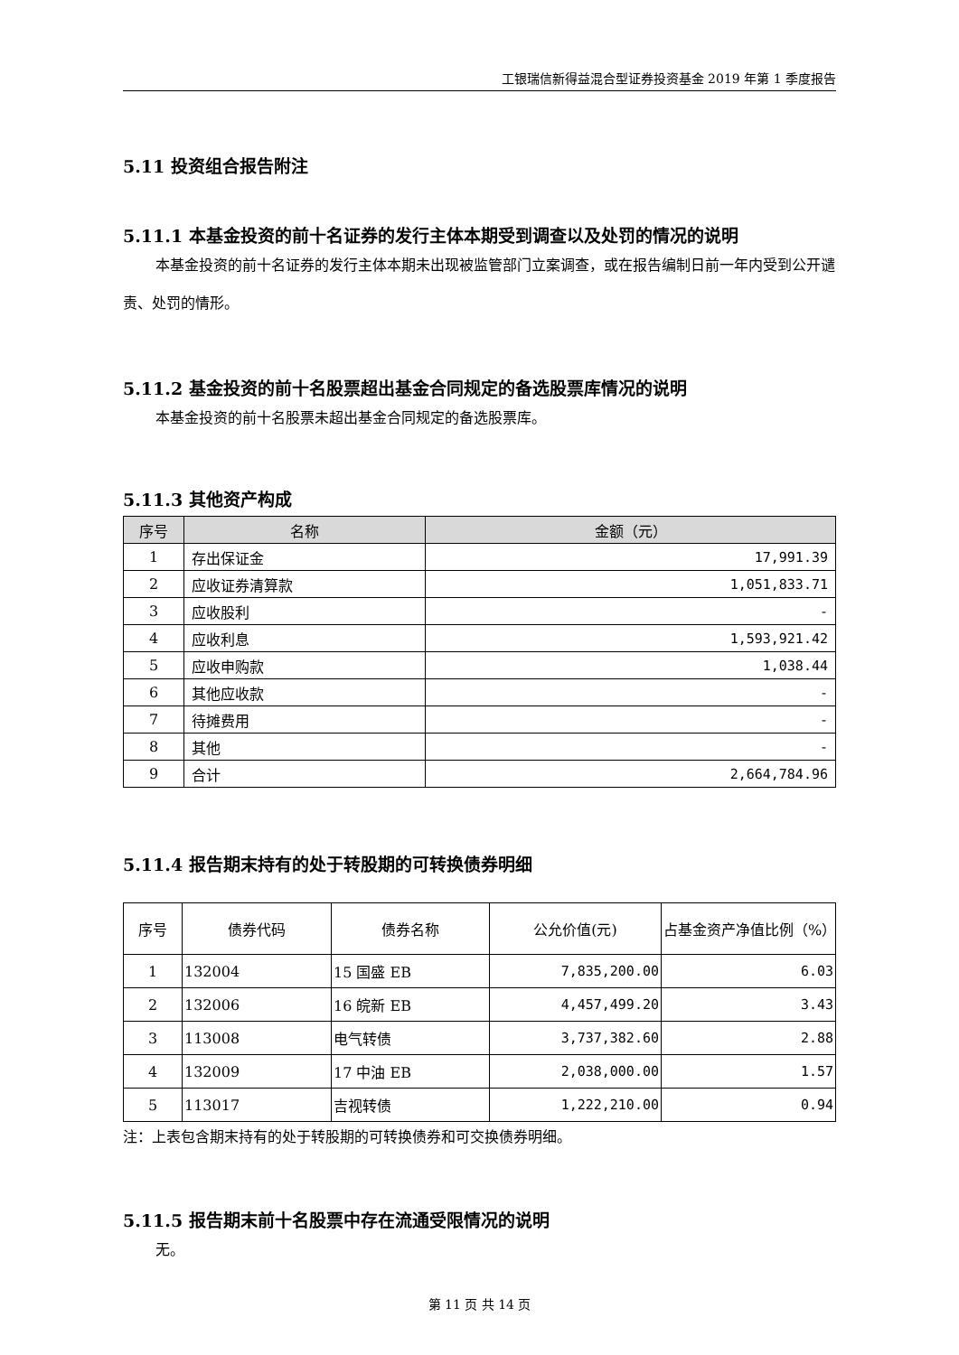工银瑞信新得益混合型证券投资基金 2019 年第 1 季度报告
5.11 投资组合报告附注
5.11.1 本基金投资的前十名证券的发行主体本期受到调查以及处罚的情况的说明
本基金投资的前十名证券的发行主体本期未出现被监管部门立案调查，或在报告编制日前一年内受到公开谴责、处罚的情形。
5.11.2 基金投资的前十名股票超出基金合同规定的备选股票库情况的说明
本基金投资的前十名股票未超出基金合同规定的备选股票库。
5.11.3 其他资产构成
| 序号 | 名称 | 金额（元） |
| --- | --- | --- |
| 1 | 存出保证金 | 17,991.39 |
| 2 | 应收证券清算款 | 1,051,833.71 |
| 3 | 应收股利 | - |
| 4 | 应收利息 | 1,593,921.42 |
| 5 | 应收申购款 | 1,038.44 |
| 6 | 其他应收款 | - |
| 7 | 待摊费用 | - |
| 8 | 其他 | - |
| 9 | 合计 | 2,664,784.96 |
5.11.4 报告期末持有的处于转股期的可转换债券明细
| 序号 | 债券代码 | 债券名称 | 公允价值(元) | 占基金资产净值比例（%） |
| --- | --- | --- | --- | --- |
| 1 | 132004 | 15 国盛 EB | 7,835,200.00 | 6.03 |
| 2 | 132006 | 16 皖新 EB | 4,457,499.20 | 3.43 |
| 3 | 113008 | 电气转债 | 3,737,382.60 | 2.88 |
| 4 | 132009 | 17 中油 EB | 2,038,000.00 | 1.57 |
| 5 | 113017 | 吉视转债 | 1,222,210.00 | 0.94 |
注：上表包含期末持有的处于转股期的可转换债券和可交换债券明细。
5.11.5 报告期末前十名股票中存在流通受限情况的说明
无。
第 11 页 共 14 页